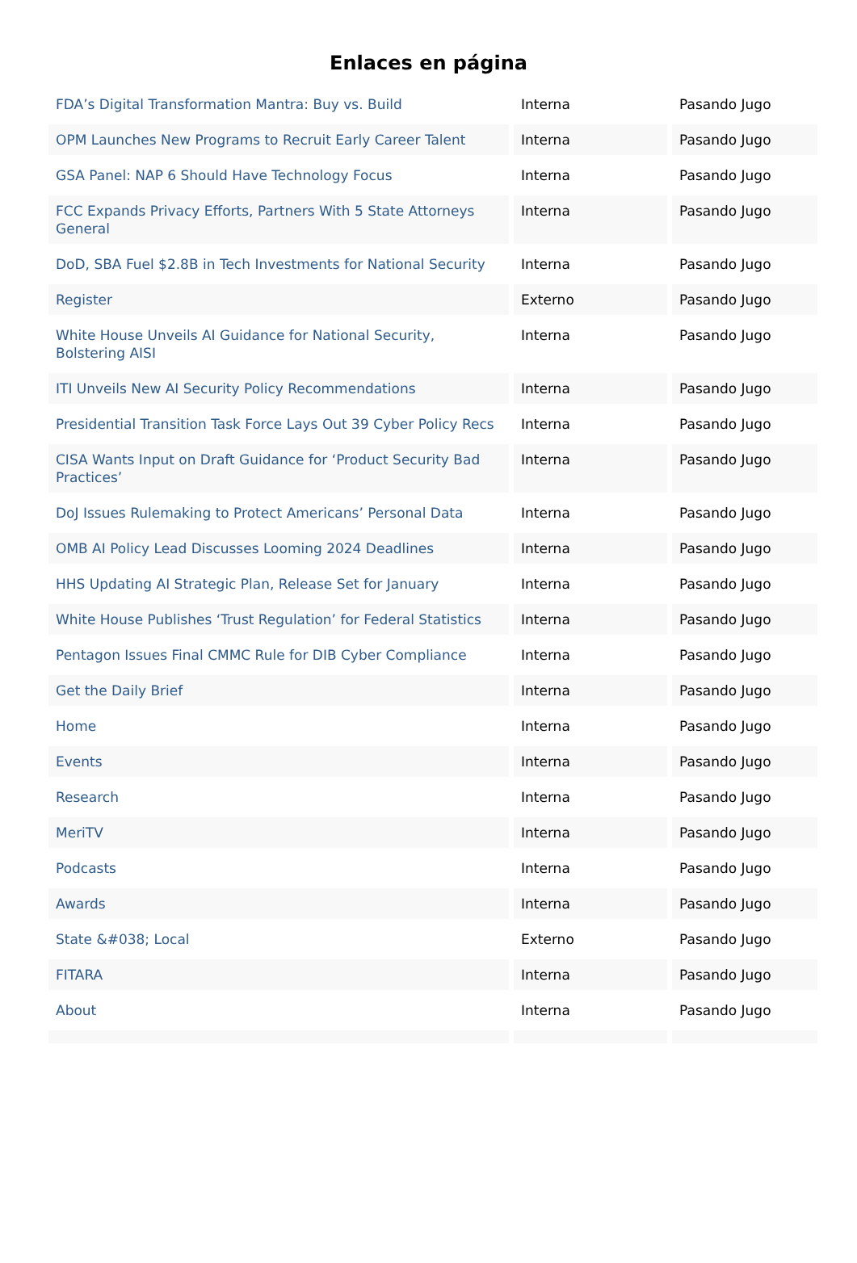Enlaces en página
| FDA’s Digital Transformation Mantra: Buy vs. Build | Interna | Pasando Jugo |
| OPM Launches New Programs to Recruit Early Career Talent | Interna | Pasando Jugo |
| GSA Panel: NAP 6 Should Have Technology Focus | Interna | Pasando Jugo |
| FCC Expands Privacy Efforts, Partners With 5 State Attorneys General | Interna | Pasando Jugo |
| DoD, SBA Fuel $2.8B in Tech Investments for National Security | Interna | Pasando Jugo |
| Register | Externo | Pasando Jugo |
| White House Unveils AI Guidance for National Security, Bolstering AISI | Interna | Pasando Jugo |
| ITI Unveils New AI Security Policy Recommendations | Interna | Pasando Jugo |
| Presidential Transition Task Force Lays Out 39 Cyber Policy Recs | Interna | Pasando Jugo |
| CISA Wants Input on Draft Guidance for ‘Product Security Bad Practices’ | Interna | Pasando Jugo |
| DoJ Issues Rulemaking to Protect Americans’ Personal Data | Interna | Pasando Jugo |
| OMB AI Policy Lead Discusses Looming 2024 Deadlines | Interna | Pasando Jugo |
| HHS Updating AI Strategic Plan, Release Set for January | Interna | Pasando Jugo |
| White House Publishes ‘Trust Regulation’ for Federal Statistics | Interna | Pasando Jugo |
| Pentagon Issues Final CMMC Rule for DIB Cyber Compliance | Interna | Pasando Jugo |
| Get the Daily Brief | Interna | Pasando Jugo |
| Home | Interna | Pasando Jugo |
| Events | Interna | Pasando Jugo |
| Research | Interna | Pasando Jugo |
| MeriTV | Interna | Pasando Jugo |
| Podcasts | Interna | Pasando Jugo |
| Awards | Interna | Pasando Jugo |
| State &#038; Local | Externo | Pasando Jugo |
| FITARA | Interna | Pasando Jugo |
| About | Interna | Pasando Jugo |